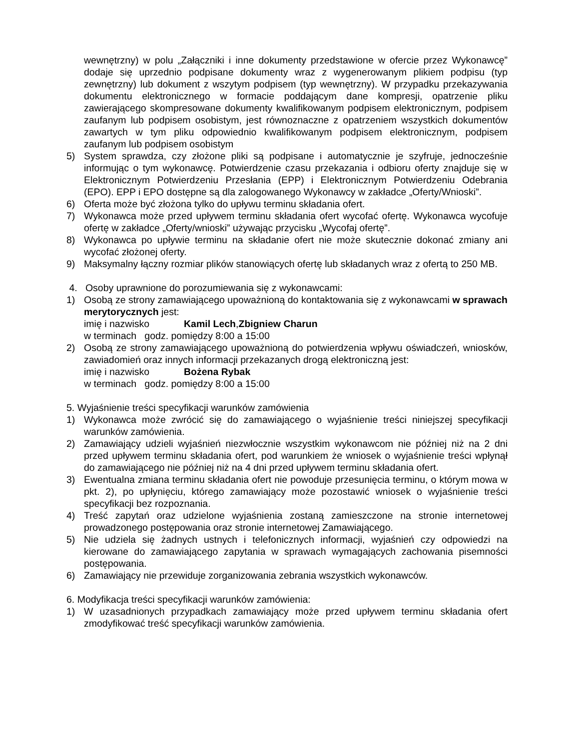wewnętrzny) w polu „Załączniki i inne dokumenty przedstawione w ofercie przez Wykonawcę” dodaje się uprzednio podpisane dokumenty wraz z wygenerowanym plikiem podpisu (typ zewnętrzny) lub dokument z wszytym podpisem (typ wewnętrzny). W przypadku przekazywania dokumentu elektronicznego w formacie poddającym dane kompresji, opatrzenie pliku zawierającego skompresowane dokumenty kwalifikowanym podpisem elektronicznym, podpisem zaufanym lub podpisem osobistym, jest równoznaczne z opatrzeniem wszystkich dokumentów zawartych w tym pliku odpowiednio kwalifikowanym podpisem elektronicznym, podpisem zaufanym lub podpisem osobistym
5) System sprawdza, czy złożone pliki są podpisane i automatycznie je szyfruje, jednocześnie informując o tym wykonawcę. Potwierdzenie czasu przekazania i odbioru oferty znajduje się w Elektronicznym Potwierdzeniu Przesłania (EPP) i Elektronicznym Potwierdzeniu Odebrania (EPO). EPP i EPO dostępne są dla zalogowanego Wykonawcy w zakładce „Oferty/Wnioski”.
6) Oferta może być złożona tylko do upływu terminu składania ofert.
7) Wykonawca może przed upływem terminu składania ofert wycofać ofertę. Wykonawca wycofuje ofertę w zakładce „Oferty/wnioski” używając przycisku „Wycofaj ofertę”.
8) Wykonawca po upływie terminu na składanie ofert nie może skutecznie dokonać zmiany ani wycofać złożonej oferty.
9) Maksymalny łączny rozmiar plików stanowiących ofertę lub składanych wraz z ofertą to 250 MB.
4. Osoby uprawnione do porozumiewania się z wykonawcami:
1) Osobą ze strony zamawiającego upoważnioną do kontaktowania się z wykonawcami w sprawach merytorycznych jest:
imię i nazwisko Kamil Lech, Zbigniew Charun
w terminach godz. pomiędzy 8:00 a 15:00
2) Osobą ze strony zamawiającego upoważnioną do potwierdzenia wpływu oświadczeń, wniosków, zawiadomień oraz innych informacji przekazanych drogą elektroniczną jest:
imię i nazwisko Bożena Rybak
w terminach godz. pomiędzy 8:00 a 15:00
5. Wyjaśnienie treści specyfikacji warunków zamówienia
1) Wykonawca może zwrócić się do zamawiającego o wyjaśnienie treści niniejszej specyfikacji warunków zamówienia.
2) Zamawiający udzieli wyjaśnień niezwłocznie wszystkim wykonawcom nie później niż na 2 dni przed upływem terminu składania ofert, pod warunkiem że wniosek o wyjaśnienie treści wpłynął do zamawiającego nie później niż na 4 dni przed upływem terminu składania ofert.
3) Ewentualna zmiana terminu składania ofert nie powoduje przesunięcia terminu, o którym mowa w pkt. 2), po upłynięciu, którego zamawiający może pozostawić wniosek o wyjaśnienie treści specyfikacji bez rozpoznania.
4) Treść zapytań oraz udzielone wyjaśnienia zostaną zamieszczone na stronie internetowej prowadzonego postępowania oraz stronie internetowej Zamawiającego.
5) Nie udziela się żadnych ustnych i telefonicznych informacji, wyjaśnień czy odpowiedzi na kierowane do zamawiającego zapytania w sprawach wymagających zachowania pisemności postępowania.
6) Zamawiający nie przewiduje zorganizowania zebrania wszystkich wykonawców.
6. Modyfikacja treści specyfikacji warunków zamówienia:
1) W uzasadnionych przypadkach zamawiający może przed upływem terminu składania ofert zmodyfikować treść specyfikacji warunków zamówienia.